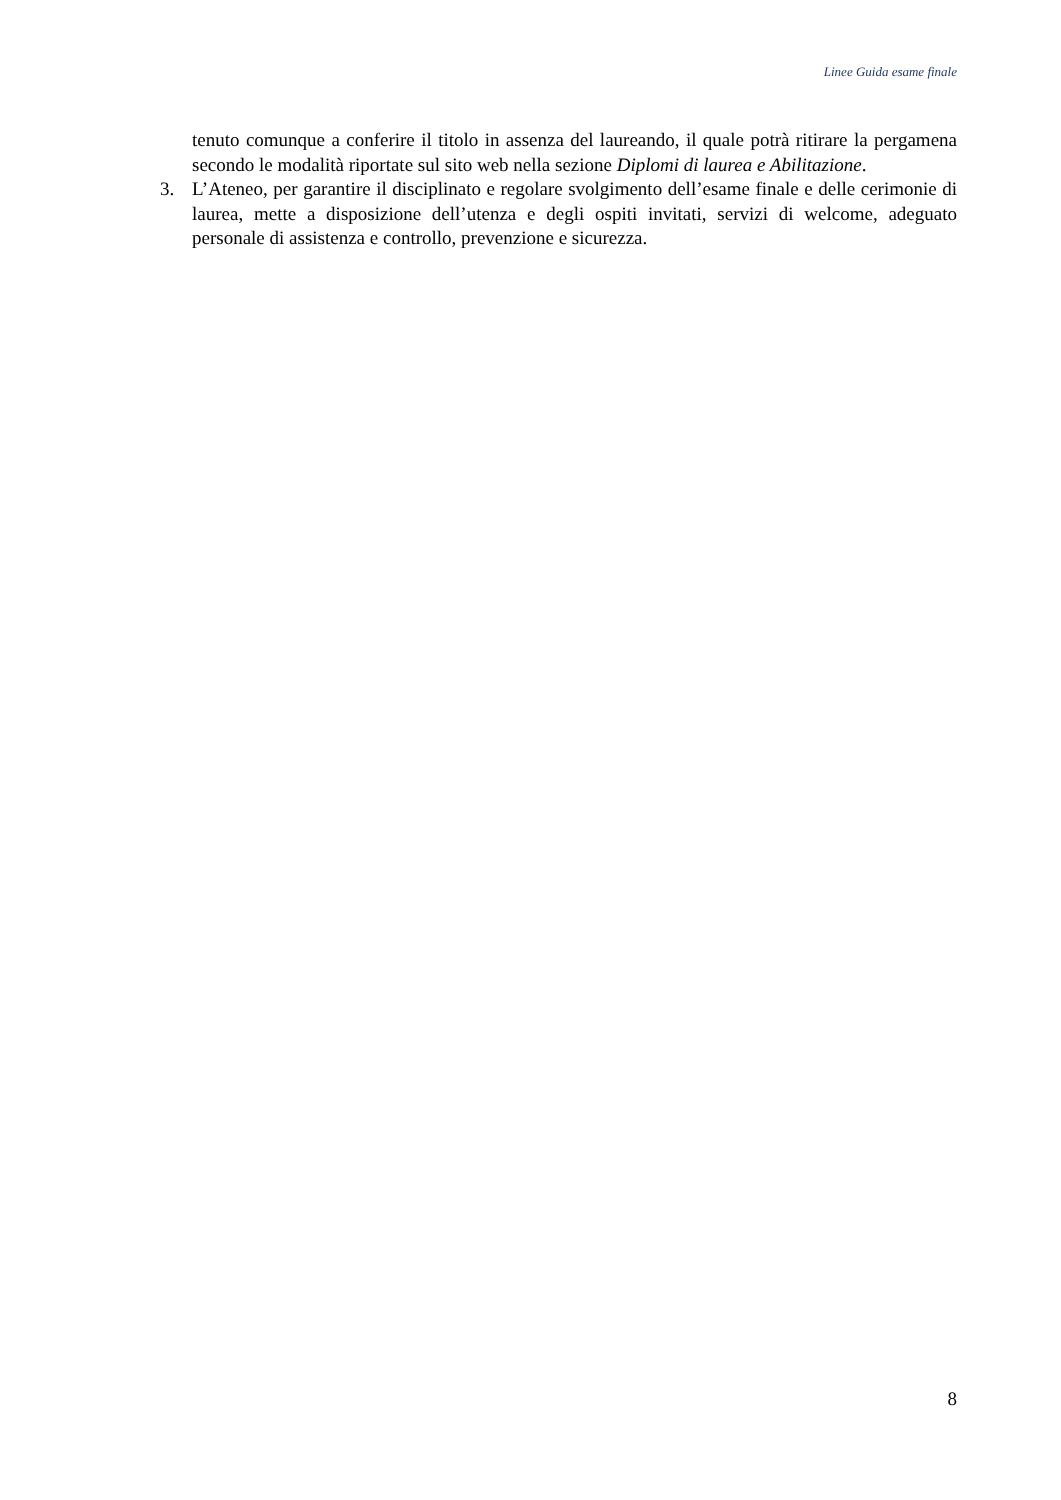Linee Guida esame finale
tenuto comunque a conferire il titolo in assenza del laureando, il quale potrà ritirare la pergamena secondo le modalità riportate sul sito web nella sezione Diplomi di laurea e Abilitazione.
3. L’Ateneo, per garantire il disciplinato e regolare svolgimento dell’esame finale e delle cerimonie di laurea, mette a disposizione dell’utenza e degli ospiti invitati, servizi di welcome, adeguato personale di assistenza e controllo, prevenzione e sicurezza.
8